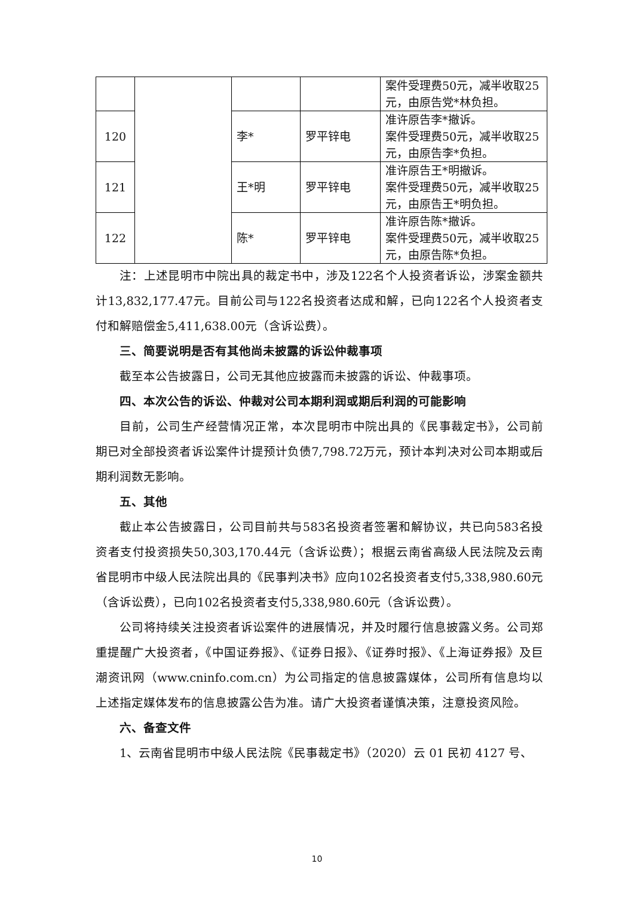| | | | | 案件受理费50元，减半收取25元，由原告党*林负担。 |
| 120 | | 李* | 罗平锌电 | 准许原告李*撤诉。 案件受理费50元，减半收取25元，由原告李*负担。 |
| 121 | | 王*明 | 罗平锌电 | 准许原告王*明撤诉。 案件受理费50元，减半收取25元，由原告王*明负担。 |
| 122 | | 陈* | 罗平锌电 | 准许原告陈*撤诉。 案件受理费50元，减半收取25元，由原告陈*负担。 |
注：上述昆明市中院出具的裁定书中，涉及122名个人投资者诉讼，涉案金额共计13,832,177.47元。目前公司与122名投资者达成和解，已向122名个人投资者支付和解赔偿金5,411,638.00元（含诉讼费）。
三、简要说明是否有其他尚未披露的诉讼仲裁事项
截至本公告披露日，公司无其他应披露而未披露的诉讼、仲裁事项。
四、本次公告的诉讼、仲裁对公司本期利润或期后利润的可能影响
目前，公司生产经营情况正常，本次昆明市中院出具的《民事裁定书》，公司前期已对全部投资者诉讼案件计提预计负债7,798.72万元，预计本判决对公司本期或后期利润数无影响。
五、其他
截止本公告披露日，公司目前共与583名投资者签署和解协议，共已向583名投资者支付投资损失50,303,170.44元（含诉讼费）；根据云南省高级人民法院及云南省昆明市中级人民法院出具的《民事判决书》应向102名投资者支付5,338,980.60元（含诉讼费），已向102名投资者支付5,338,980.60元（含诉讼费）。
公司将持续关注投资者诉讼案件的进展情况，并及时履行信息披露义务。公司郑重提醒广大投资者，《中国证券报》、《证券日报》、《证券时报》、《上海证券报》及巨潮资讯网（www.cninfo.com.cn）为公司指定的信息披露媒体，公司所有信息均以上述指定媒体发布的信息披露公告为准。请广大投资者谨慎决策，注意投资风险。
六、备查文件
1、云南省昆明市中级人民法院《民事裁定书》（2020）云 01 民初 4127 号、
10